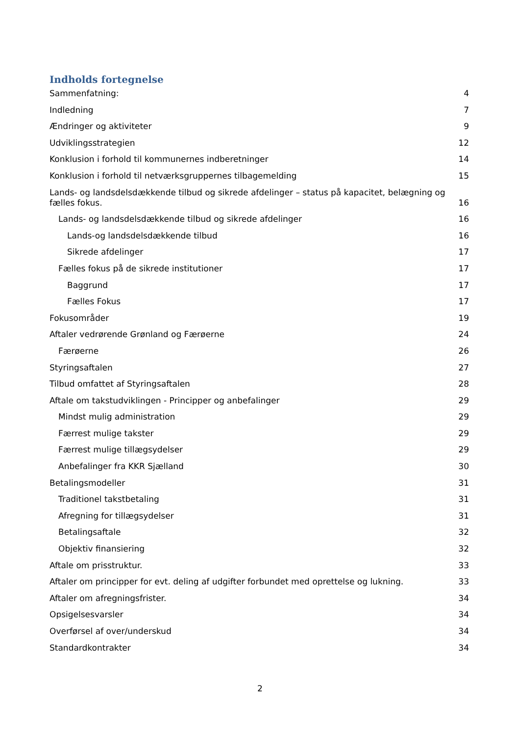Indholds fortegnelse
Sammenfatning: 4
Indledning 7
Ændringer og aktiviteter 9
Udviklingsstrategien 12
Konklusion i forhold til kommunernes indberetninger 14
Konklusion i forhold til netværksgruppernes tilbagemelding 15
Lands- og landsdelsdækkende tilbud og sikrede afdelinger – status på kapacitet, belægning og fælles fokus. 16
Lands- og landsdelsdækkende tilbud og sikrede afdelinger 16
Lands-og landsdelsdækkende tilbud 16
Sikrede afdelinger 17
Fælles fokus på de sikrede institutioner 17
Baggrund 17
Fælles Fokus 17
Fokusområder 19
Aftaler vedrørende Grønland og Færøerne 24
Færøerne 26
Styringsaftalen 27
Tilbud omfattet af Styringsaftalen 28
Aftale om takstudviklingen - Principper og anbefalinger 29
Mindst mulig administration 29
Færrest mulige takster 29
Færrest mulige tillægsydelser 29
Anbefalinger fra KKR Sjælland 30
Betalingsmodeller 31
Traditionel takstbetaling 31
Afregning for tillægsydelser 31
Betalingsaftale 32
Objektiv finansiering 32
Aftale om prisstruktur. 33
Aftaler om principper for evt. deling af udgifter forbundet med oprettelse og lukning. 33
Aftaler om afregningsfrister. 34
Opsigelsesvarsler 34
Overførsel af over/underskud 34
Standardkontrakter 34
2